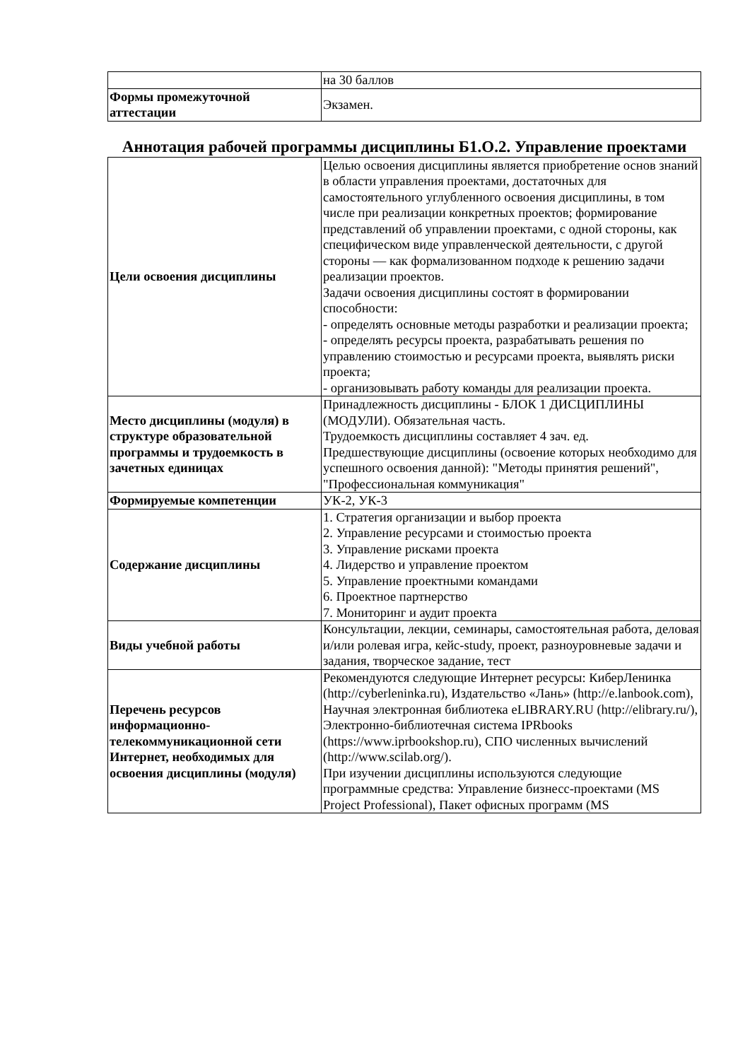| | на 30 баллов |
| Формы промежуточной аттестации | Экзамен. |
Аннотация рабочей программы дисциплины Б1.О.2. Управление проектами
| Цели освоения дисциплины | Целью освоения дисциплины является приобретение основ знаний в области управления проектами, достаточных для самостоятельного углубленного освоения дисциплины, в том числе при реализации конкретных проектов; формирование представлений об управлении проектами, с одной стороны, как специфическом виде управленческой деятельности, с другой стороны — как формализованном подходе к решению задачи реализации проектов. Задачи освоения дисциплины состоят в формировании способности: - определять основные методы разработки и реализации проекта; - определять ресурсы проекта, разрабатывать решения по управлению стоимостью и ресурсами проекта, выявлять риски проекта; - организовывать работу команды для реализации проекта. |
| Место дисциплины (модуля) в структуре образовательной программы и трудоемкость в зачетных единицах | Принадлежность дисциплины - БЛОК 1 ДИСЦИПЛИНЫ (МОДУЛИ). Обязательная часть. Трудоемкость дисциплины составляет 4 зач. ед. Предшествующие дисциплины (освоение которых необходимо для успешного освоения данной): "Методы принятия решений", "Профессиональная коммуникация" |
| Формируемые компетенции | УК-2, УК-3 |
| Содержание дисциплины | 1. Стратегия организации и выбор проекта 2. Управление ресурсами и стоимостью проекта 3. Управление рисками проекта 4. Лидерство и управление проектом 5. Управление проектными командами 6. Проектное партнерство 7. Мониторинг и аудит проекта |
| Виды учебной работы | Консультации, лекции, семинары, самостоятельная работа, деловая и/или ролевая игра, кейс-study, проект, разноуровневые задачи и задания, творческое задание, тест |
| Перечень ресурсов информационно-телекоммуникационной сети Интернет, необходимых для освоения дисциплины (модуля) | Рекомендуются следующие Интернет ресурсы: КиберЛенинка (http://cyberleninka.ru), Издательство «Лань» (http://e.lanbook.com), Научная электронная библиотека eLIBRARY.RU (http://elibrary.ru/), Электронно-библиотечная система IPRbooks (https://www.iprbookshop.ru), СПО численных вычислений (http://www.scilab.org/). При изучении дисциплины используются следующие программные средства: Управление бизнесс-проектами (MS Project Professional), Пакет офисных программ (MS |